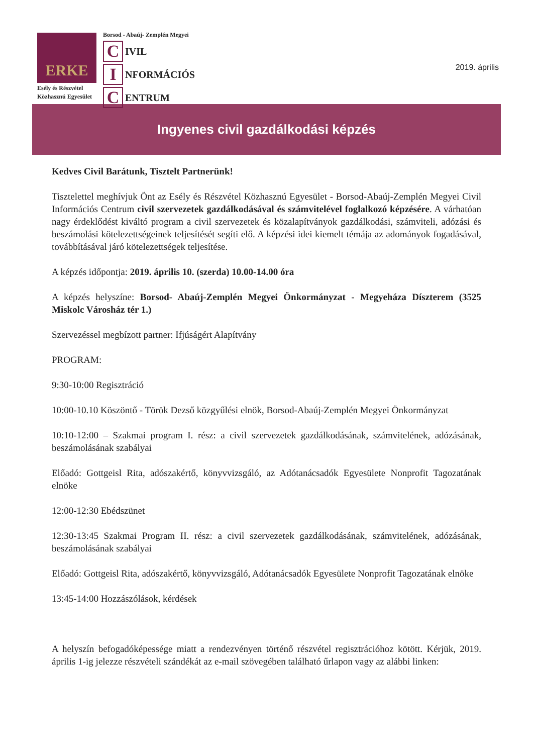ERKE
Esély és Részvétel
Közhasznú Egyesület
Borsod - Abaúj- Zemplén Megyei
C IVIL
I NFORMÁCIÓS
C ENTRUM
2019. április
Ingyenes civil gazdálkodási képzés
Kedves Civil Barátunk, Tisztelt Partnerünk!
Tisztelettel meghívjuk Önt az Esély és Részvétel Közhasznú Egyesület - Borsod-Abaúj-Zemplén Megyei Civil Információs Centrum civil szervezetek gazdálkodásával és számvitelével foglalkozó képzésére. A várhatóan nagy érdeklődést kiváltó program a civil szervezetek és közalapítványok gazdálkodási, számviteli, adózási és beszámolási kötelezettségeinek teljesítését segíti elő. A képzési idei kiemelt témája az adományok fogadásával, továbbításával járó kötelezettségek teljesítése.
A képzés időpontja: 2019. április 10. (szerda) 10.00-14.00 óra
A képzés helyszíne: Borsod- Abaúj-Zemplén Megyei Önkormányzat - Megyeháza Díszterem (3525 Miskolc Városház tér 1.)
Szervezéssel megbízott partner: Ifjúságért Alapítvány
PROGRAM:
9:30-10:00 Regisztráció
10:00-10.10 Köszöntő - Török Dezső közgyűlési elnök, Borsod-Abaúj-Zemplén Megyei Önkormányzat
10:10-12:00 – Szakmai program I. rész: a civil szervezetek gazdálkodásának, számvitelének, adózásának, beszámolásának szabályai
Előadó: Gottgeisl Rita, adószakértő, könyvvizsgáló, az Adótanácsadók Egyesülete Nonprofit Tagozatának elnöke
12:00-12:30 Ebédszünet
12:30-13:45 Szakmai Program II. rész: a civil szervezetek gazdálkodásának, számvitelének, adózásának, beszámolásának szabályai
Előadó: Gottgeisl Rita, adószakértő, könyvvizsgáló, Adótanácsadók Egyesülete Nonprofit Tagozatának elnöke
13:45-14:00 Hozzászólások, kérdések
A helyszín befogadóképessége miatt a rendezvényen történő részvétel regisztrációhoz kötött. Kérjük, 2019. április 1-ig jelezze részvételi szándékát az e-mail szövegében található űrlapon vagy az alábbi linken: